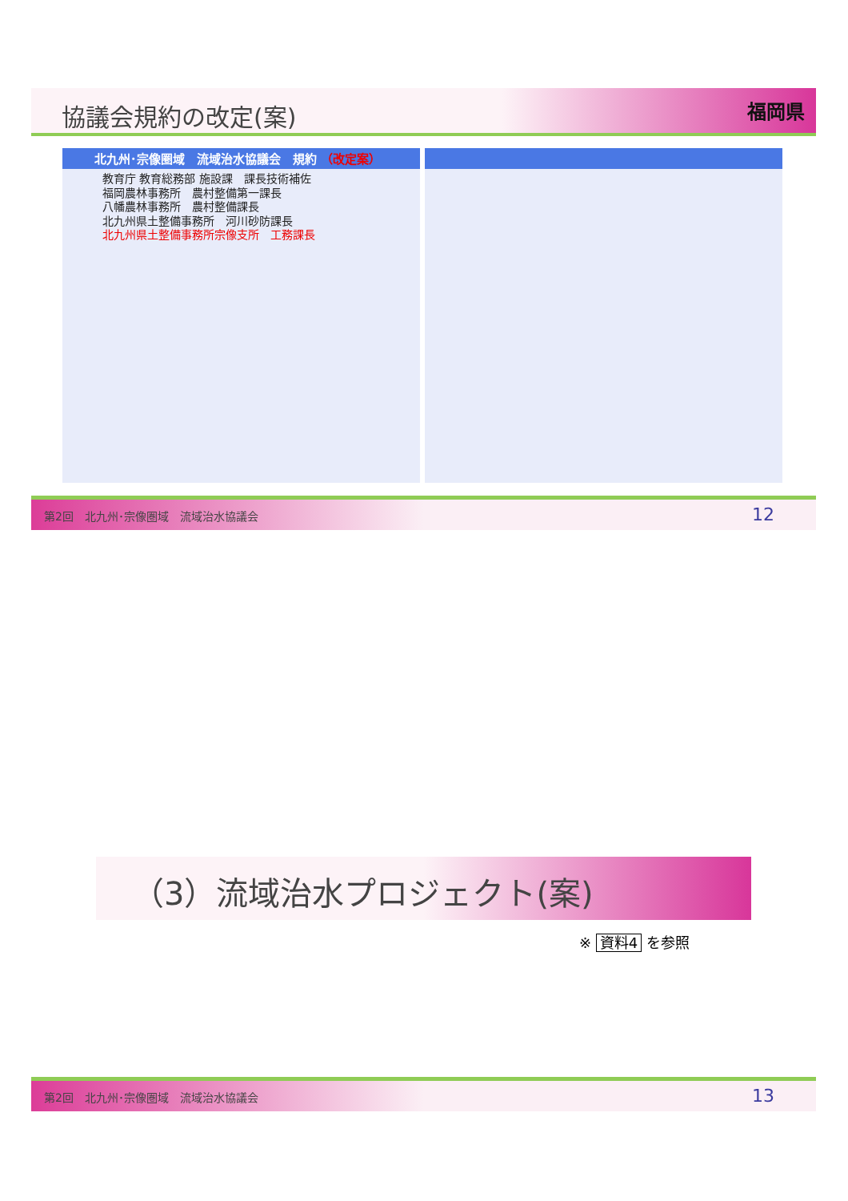協議会規約の改定(案)
福岡県
北九州･宗像圏域　流域治水協議会　規約 （改定案）
教育庁 教育総務部 施設課　課長技術補佐
福岡農林事務所　農村整備第一課長
八幡農林事務所　農村整備課長
北九州県土整備事務所　河川砂防課長
北九州県土整備事務所宗像支所　工務課長
第2回　北九州･宗像圏域　流域治水協議会 12
（3）流域治水プロジェクト(案)
※ 資料4 を参照
第2回　北九州･宗像圏域　流域治水協議会 13